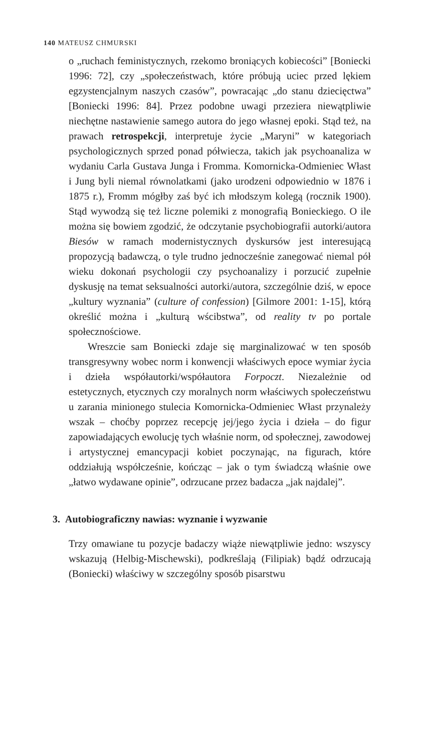140 MATEUSZ CHMURSKI
o „ruchach feministycznych, rzekomo broniących kobiecości” [Boniecki 1996: 72], czy „społeczeństwach, które próbują uciec przed lękiem egzystencjalnym naszych czasów”, powracając „do stanu dziecięctwa” [Boniecki 1996: 84]. Przez podobne uwagi przeziera niewątpliwie niechętne nastawienie samego autora do jego własnej epoki. Stąd też, na prawach retrospekcji, interpretuje życie „Maryni” w kategoriach psychologicznych sprzed ponad półwiecza, takich jak psychoanaliza w wydaniu Carla Gustava Junga i Fromma. Komornicka-Odmieniec Włast i Jung byli niemal równolatkami (jako urodzeni odpowiednio w 1876 i 1875 r.), Fromm mógłby zaś być ich młodszym kolegą (rocznik 1900). Stąd wywodzą się też liczne polemiki z monografią Bonieckiego. O ile można się bowiem zgodzić, że odczytanie psychobiografii autorki/autora Biesów w ramach modernistycznych dyskursów jest interesującą propozycją badawczą, o tyle trudno jednocześnie zanegować niemal pół wieku dokonań psychologii czy psychoanalizy i porzucić zupełnie dyskusję na temat seksualności autorki/autora, szczególnie dziś, w epoce „kultury wyznania” (culture of confession) [Gilmore 2001: 1-15], którą określić można i „kulturą wścibstwa”, od reality tv po portale społecznościowe.
Wreszcie sam Boniecki zdaje się marginalizować w ten sposób transgresywny wobec norm i konwencji właściwych epoce wymiar życia i dzieła współautorki/współautora Forpoczt. Niezależnie od estetycznych, etycznych czy moralnych norm właściwych społeczeństwu u zarania minionego stulecia Komornicka-Odmieniec Włast przynależy wszak – choćby poprzez recepcję jej/jego życia i dzieła – do figur zapowiadających ewolucję tych właśnie norm, od społecznej, zawodowej i artystycznej emancypacji kobiet poczynając, na figurach, które oddziałują współcześnie, kończąc – jak o tym świadczą właśnie owe „łatwo wydawane opinie”, odrzucane przez badacza „jak najdalej”.
3. Autobiograficzny nawias: wyznanie i wyzwanie
Trzy omawiane tu pozycje badaczy wiąże niewątpliwie jedno: wszyscy wskazują (Helbig-Mischewski), podkreślają (Filipiak) bądź odrzucają (Boniecki) właściwy w szczególny sposób pisarstwu